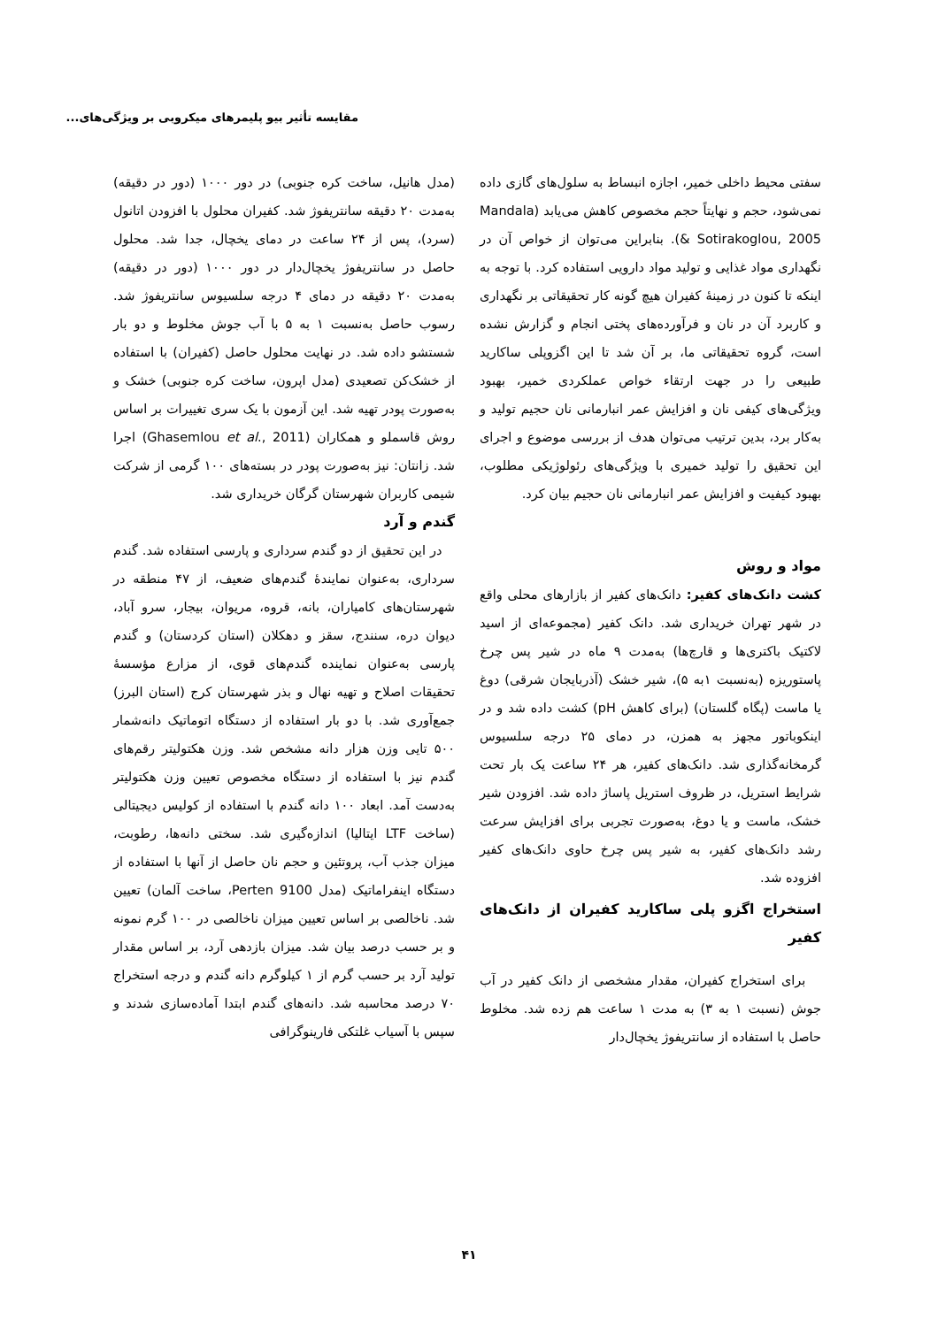مقایسه تأثیر بیو پلیمرهای میکروبی بر ویژگی‌های...
سفتی محیط داخلی خمیر، اجازه انبساط به سلول‌های گازی داده نمی‌شود، حجم و نهایتاً حجم مخصوص کاهش می‌یابد (Mandala & Sotirakoglou, 2005). بنابراین می‌توان از خواص آن در نگهداری مواد غذایی و تولید مواد دارویی استفاده کرد. با توجه به اینکه تا کنون در زمینهٔ کفیران هیچ گونه کار تحقیقاتی بر نگهداری و کاربرد آن در نان و فرآورده‌های پختی انجام و گزارش نشده است، گروه تحقیقاتی ما، بر آن شد تا این اگزوپلی ساکارید طبیعی را در جهت ارتقاء خواص عملکردی خمیر، بهبود ویژگی‌های کیفی نان و افزایش عمر انبارمانی نان حجیم تولید و به‌کار برد، بدین ترتیب می‌توان هدف از بررسی موضوع و اجرای این تحقیق را تولید خمیری با ویژگی‌های رئولوژیکی مطلوب، بهبود کیفیت و افزایش عمر انبارمانی نان حجیم بیان کرد.
مواد و روش
کشت دانک‌های کفیر: دانک‌های کفیر از بازارهای محلی واقع در شهر تهران خریداری شد. دانک کفیر (مجموعه‌ای از اسید لاکتیک باکتری‌ها و قارچ‌ها) به‌مدت ۹ ماه در شیر پس چرخ پاستوریزه (به‌نسبت ۱به ۵)، شیر خشک (آذربایجان شرقی) دوغ یا ماست (پگاه گلستان) (برای کاهش pH) کشت داده شد و در اینکوباتور مجهز به همزن، در دمای ۲۵ درجه سلسیوس گرمخانه‌گذاری شد. دانک‌های کفیر، هر ۲۴ ساعت یک بار تحت شرایط استریل، در ظروف استریل پاساژ داده شد. افزودن شیر خشک، ماست و یا دوغ، به‌صورت تجربی برای افزایش سرعت رشد دانک‌های کفیر، به شیر پس چرخ حاوی دانک‌های کفیر افزوده شد.
استخراج اگزو پلی ساکارید کفیران از دانک‌های کفیر
برای استخراج کفیران، مقدار مشخصی از دانک کفیر در آب جوش (نسبت ۱ به ۳) به مدت ۱ ساعت هم زده شد. مخلوط حاصل با استفاده از سانتریفوژ یخچال‌دار
(مدل هانیل، ساخت کره جنوبی) در دور ۱۰۰۰ (دور در دقیقه) به‌مدت ۲۰ دقیقه سانتریفوژ شد. کفیران محلول با افزودن اتانول (سرد)، پس از ۲۴ ساعت در دمای یخچال، جدا شد. محلول حاصل در سانتریفوژ یخچال‌دار در دور ۱۰۰۰ (دور در دقیقه) به‌مدت ۲۰ دقیقه در دمای ۴ درجه سلسیوس سانتریفوژ شد. رسوب حاصل به‌نسبت ۱ به ۵ با آب جوش مخلوط و دو بار شستشو داده شد. در نهایت محلول حاصل (کفیران) با استفاده از خشک‌کن تصعیدی (مدل اپرون، ساخت کره جنوبی) خشک و به‌صورت پودر تهیه شد. این آزمون با یک سری تغییرات بر اساس روش قاسملو و همکاران (Ghasemlou et al., 2011) اجرا شد. زانتان: نیز به‌صورت پودر در بسته‌های ۱۰۰ گرمی از شرکت شیمی کاربران شهرستان گرگان خریداری شد.
گندم و آرد
در این تحقیق از دو گندم سرداری و پارسی استفاده شد. گندم سرداری، به‌عنوان نمایندهٔ گندم‌های ضعیف، از ۴۷ منطقه در شهرستان‌های کامیاران، بانه، قروه، مریوان، بیجار، سرو آباد، دیوان دره، سنندج، سقز و دهکلان (استان کردستان) و گندم پارسی به‌عنوان نماینده گندم‌های قوی، از مزارع مؤسسهٔ تحقیقات اصلاح و تهیه نهال و بذر شهرستان کرج (استان البرز) جمع‌آوری شد. با دو بار استفاده از دستگاه اتوماتیک دانه‌شمار ۵۰۰ تایی وزن هزار دانه مشخص شد. وزن هکتولیتر رقم‌های گندم نیز با استفاده از دستگاه مخصوص تعیین وزن هکتولیتر به‌دست آمد. ابعاد ۱۰۰ دانه گندم با استفاده از کولیس دیجیتالی (ساخت LTF ایتالیا) اندازه‌گیری شد. سختی دانه‌ها، رطوبت، میزان جذب آب، پروتئین و حجم نان حاصل از آنها با استفاده از دستگاه اینفراماتیک (مدل 9100 Perten، ساخت آلمان) تعیین شد. ناخالصی بر اساس تعیین میزان ناخالصی در ۱۰۰ گرم نمونه و بر حسب درصد بیان شد. میزان بازدهی آرد، بر اساس مقدار تولید آرد بر حسب گرم از ۱ کیلوگرم دانه گندم و درجه استخراج ۷۰ درصد محاسبه شد. دانه‌های گندم ابتدا آماده‌سازی شدند و سپس با آسیاب غلتکی فارینوگرافی
۴۱